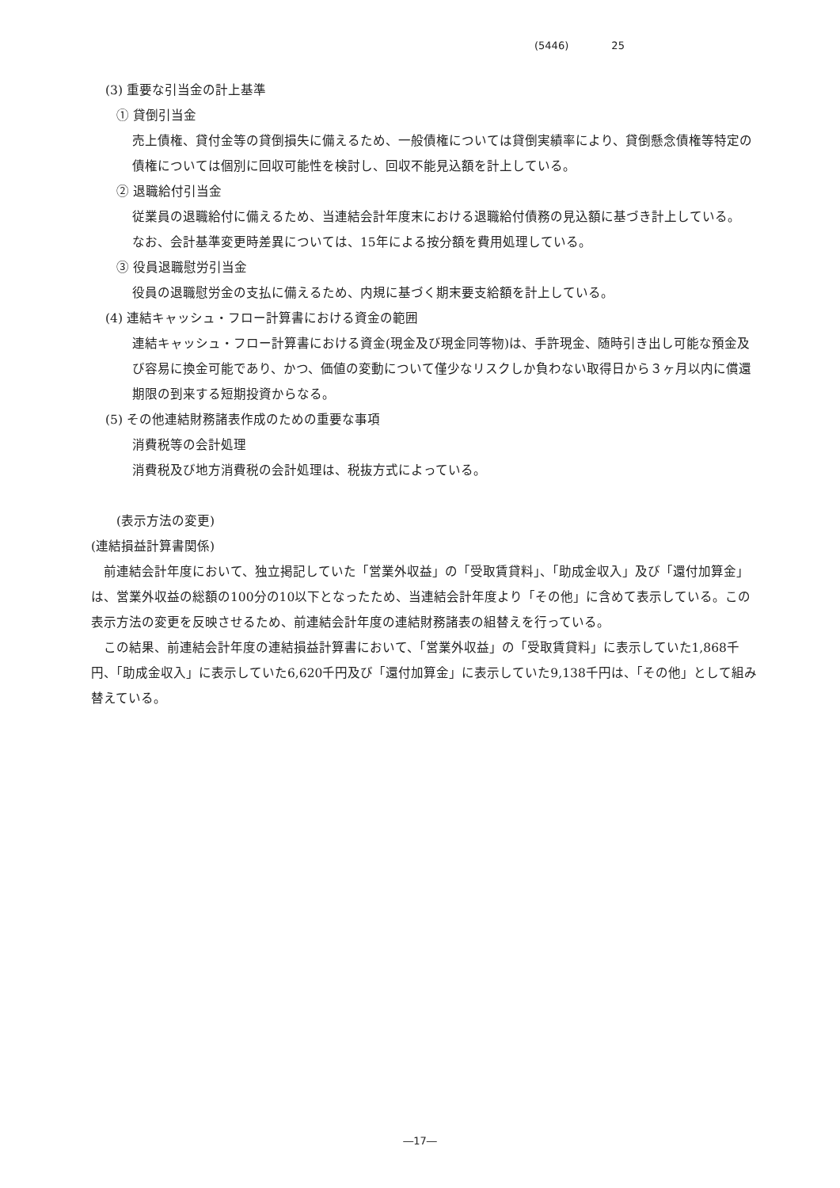(5446) 25
(3) 重要な引当金の計上基準
① 貸倒引当金
売上債権、貸付金等の貸倒損失に備えるため、一般債権については貸倒実績率により、貸倒懸念債権等特定の債権については個別に回収可能性を検討し、回収不能見込額を計上している。
② 退職給付引当金
従業員の退職給付に備えるため、当連結会計年度末における退職給付債務の見込額に基づき計上している。
なお、会計基準変更時差異については、15年による按分額を費用処理している。
③ 役員退職慰労引当金
役員の退職慰労金の支払に備えるため、内規に基づく期末要支給額を計上している。
(4) 連結キャッシュ・フロー計算書における資金の範囲
連結キャッシュ・フロー計算書における資金(現金及び現金同等物)は、手許現金、随時引き出し可能な預金及び容易に換金可能であり、かつ、価値の変動について僅少なリスクしか負わない取得日から３ヶ月以内に償還期限の到来する短期投資からなる。
(5) その他連結財務諸表作成のための重要な事項
消費税等の会計処理
消費税及び地方消費税の会計処理は、税抜方式によっている。
(表示方法の変更)
(連結損益計算書関係)
前連結会計年度において、独立掲記していた「営業外収益」の「受取賃貸料」、「助成金収入」及び「還付加算金」は、営業外収益の総額の100分の10以下となったため、当連結会計年度より「その他」に含めて表示している。この表示方法の変更を反映させるため、前連結会計年度の連結財務諸表の組替えを行っている。
この結果、前連結会計年度の連結損益計算書において、「営業外収益」の「受取賃貸料」に表示していた1,868千円、「助成金収入」に表示していた6,620千円及び「還付加算金」に表示していた9,138千円は、「その他」として組み替えている。
―17―